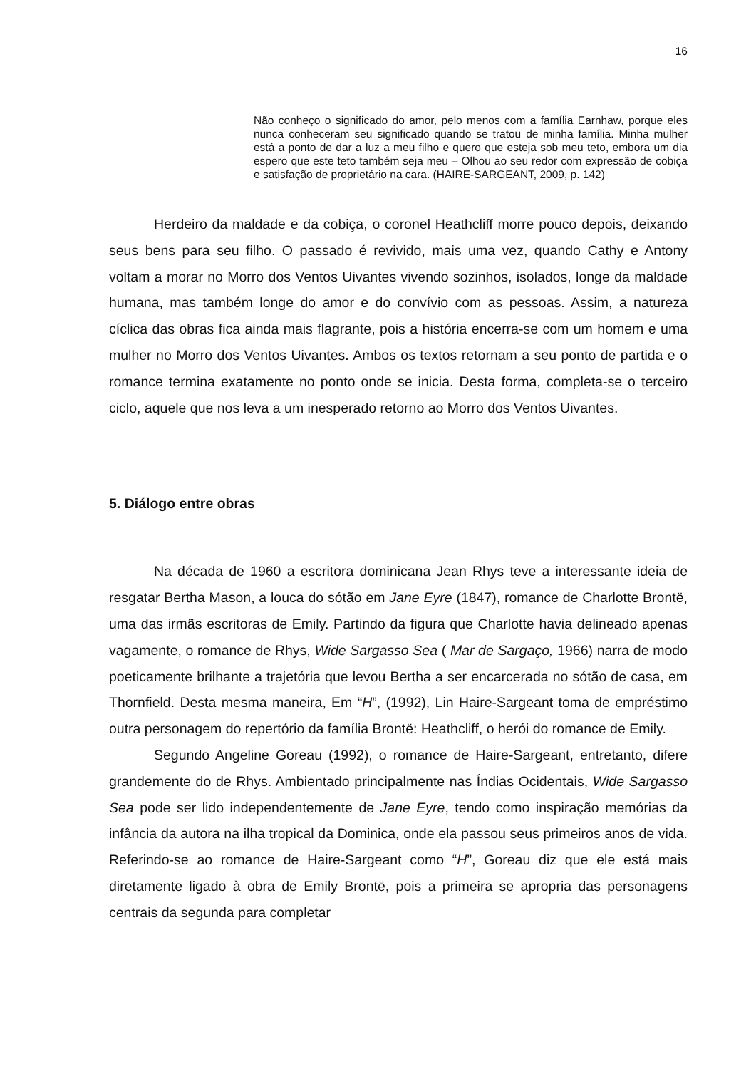16
Não conheço o significado do amor, pelo menos com a família Earnhaw, porque eles nunca conheceram seu significado quando se tratou de minha família. Minha mulher está a ponto de dar a luz a meu filho e quero que esteja sob meu teto, embora um dia espero que este teto também seja meu – Olhou ao seu redor com expressão de cobiça e satisfação de proprietário na cara. (HAIRE-SARGEANT, 2009, p. 142)
Herdeiro da maldade e da cobiça, o coronel Heathcliff morre pouco depois, deixando seus bens para seu filho. O passado é revivido, mais uma vez, quando Cathy e Antony voltam a morar no Morro dos Ventos Uivantes vivendo sozinhos, isolados, longe da maldade humana, mas também longe do amor e do convívio com as pessoas. Assim, a natureza cíclica das obras fica ainda mais flagrante, pois a história encerra-se com um homem e uma mulher no Morro dos Ventos Uivantes. Ambos os textos retornam a seu ponto de partida e o romance termina exatamente no ponto onde se inicia. Desta forma, completa-se o terceiro ciclo, aquele que nos leva a um inesperado retorno ao Morro dos Ventos Uivantes.
5. Diálogo entre obras
Na década de 1960 a escritora dominicana Jean Rhys teve a interessante ideia de resgatar Bertha Mason, a louca do sótão em Jane Eyre (1847), romance de Charlotte Brontë, uma das irmãs escritoras de Emily. Partindo da figura que Charlotte havia delineado apenas vagamente, o romance de Rhys, Wide Sargasso Sea ( Mar de Sargaço, 1966) narra de modo poeticamente brilhante a trajetória que levou Bertha a ser encarcerada no sótão de casa, em Thornfield. Desta mesma maneira, Em “H”, (1992), Lin Haire-Sargeant toma de empréstimo outra personagem do repertório da família Brontë: Heathcliff, o herói do romance de Emily.
Segundo Angeline Goreau (1992), o romance de Haire-Sargeant, entretanto, difere grandemente do de Rhys. Ambientado principalmente nas Índias Ocidentais, Wide Sargasso Sea pode ser lido independentemente de Jane Eyre, tendo como inspiração memórias da infância da autora na ilha tropical da Dominica, onde ela passou seus primeiros anos de vida. Referindo-se ao romance de Haire-Sargeant como “H”, Goreau diz que ele está mais diretamente ligado à obra de Emily Brontë, pois a primeira se apropria das personagens centrais da segunda para completar